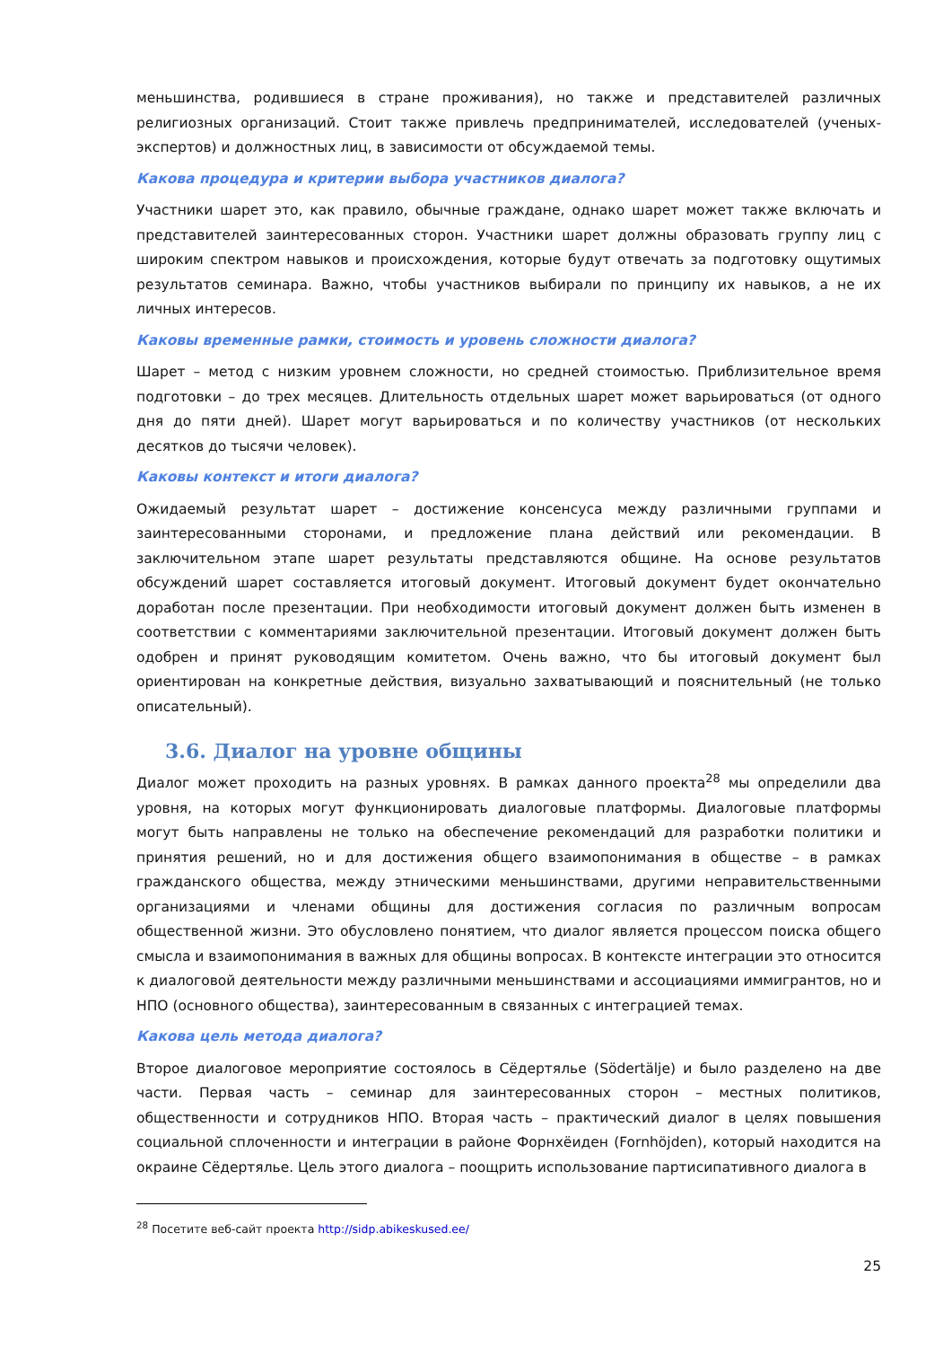меньшинства, родившиеся в стране проживания), но также и представителей различных религиозных организаций. Стоит также привлечь предпринимателей, исследователей (ученых-экспертов) и должностных лиц, в зависимости от обсуждаемой темы.
Какова процедура и критерии выбора участников диалога?
Участники шарет это, как правило, обычные граждане, однако шарет может также включать и представителей заинтересованных сторон. Участники шарет должны образовать группу лиц с широким спектром навыков и происхождения, которые будут отвечать за подготовку ощутимых результатов семинара. Важно, чтобы участников выбирали по принципу их навыков, а не их личных интересов.
Каковы временные рамки, стоимость и уровень сложности диалога?
Шарет – метод с низким уровнем сложности, но средней стоимостью. Приблизительное время подготовки – до трех месяцев. Длительность отдельных шарет может варьироваться (от одного дня до пяти дней). Шарет могут варьироваться и по количеству участников (от нескольких десятков до тысячи человек).
Каковы контекст и итоги диалога?
Ожидаемый результат шарет – достижение консенсуса между различными группами и заинтересованными сторонами, и предложение плана действий или рекомендации. В заключительном этапе шарет результаты представляются общине. На основе результатов обсуждений шарет составляется итоговый документ. Итоговый документ будет окончательно доработан после презентации. При необходимости итоговый документ должен быть изменен в соответствии с комментариями заключительной презентации. Итоговый документ должен быть одобрен и принят руководящим комитетом. Очень важно, что бы итоговый документ был ориентирован на конкретные действия, визуально захватывающий и пояснительный (не только описательный).
3.6. Диалог на уровне общины
Диалог может проходить на разных уровнях. В рамках данного проекта<sup>28</sup> мы определили два уровня, на которых могут функционировать диалоговые платформы. Диалоговые платформы могут быть направлены не только на обеспечение рекомендаций для разработки политики и принятия решений, но и для достижения общего взаимопонимания в обществе – в рамках гражданского общества, между этническими меньшинствами, другими неправительственными организациями и членами общины для достижения согласия по различным вопросам общественной жизни. Это обусловлено понятием, что диалог является процессом поиска общего смысла и взаимопонимания в важных для общины вопросах. В контексте интеграции это относится к диалоговой деятельности между различными меньшинствами и ассоциациями иммигрантов, но и НПО (основного общества), заинтересованным в связанных с интеграцией темах.
Какова цель метода диалога?
Второе диалоговое мероприятие состоялось в Сёдертялье (Södertälje) и было разделено на две части. Первая часть – семинар для заинтересованных сторон – местных политиков, общественности и сотрудников НПО. Вторая часть – практический диалог в целях повышения социальной сплоченности и интеграции в районе Форнхёиден (Fornhöjden), который находится на окраине Сёдертялье. Цель этого диалога – поощрить использование партисипативного диалога в
<sup>28</sup> Посетите веб-сайт проекта http://sidp.abikeskused.ee/
25